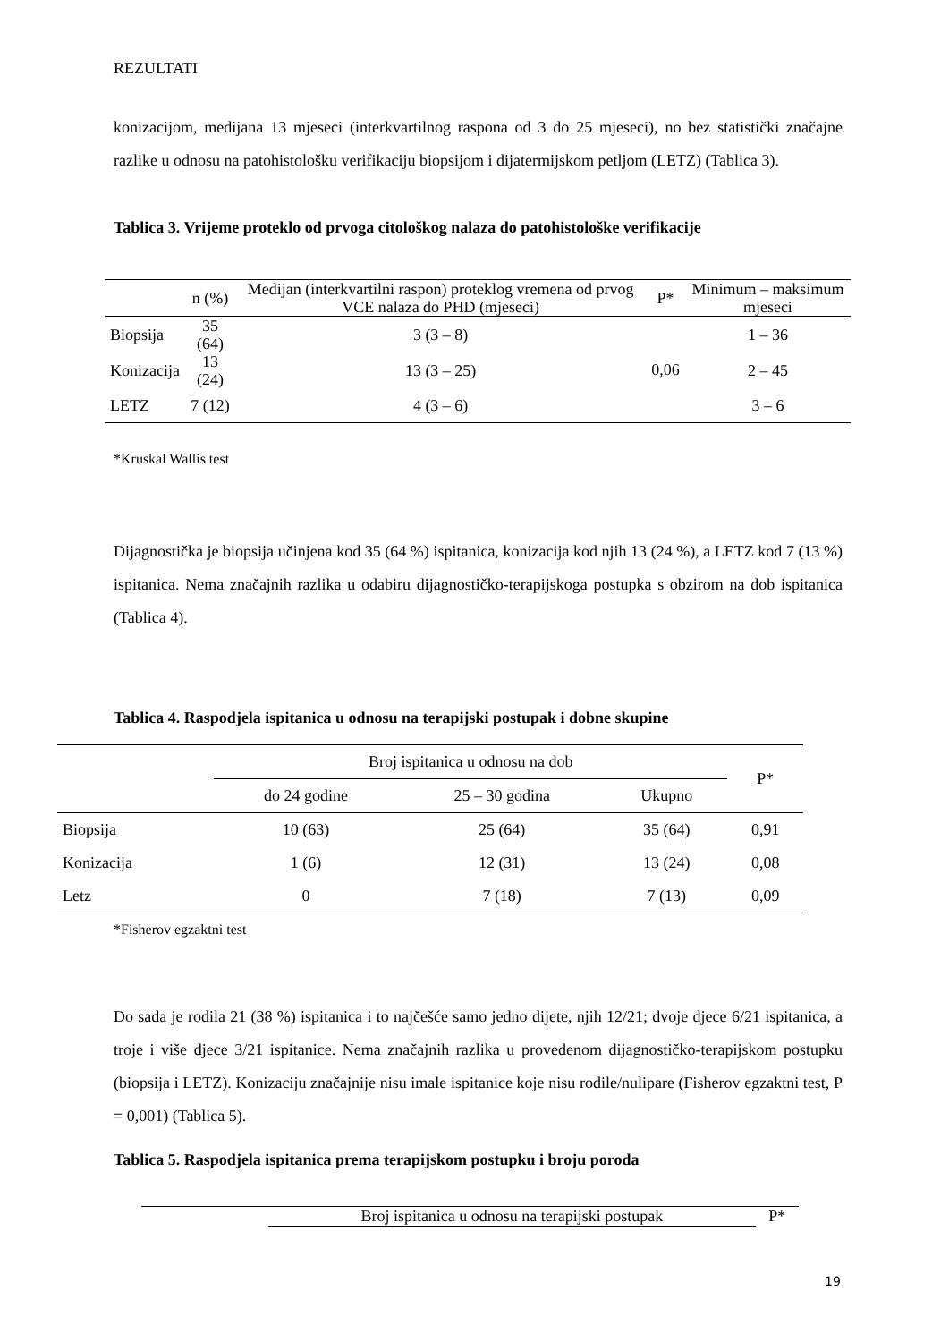REZULTATI
konizacijom, medijana 13 mjeseci (interkvartilnog raspona od 3 do 25 mjeseci), no bez statistički značajne razlike u odnosu na patohistološku verifikaciju biopsijom i dijatermijskom petljom (LETZ) (Tablica 3).
Tablica 3. Vrijeme proteklo od prvoga citološkog nalaza do patohistološke verifikacije
| | n (%) | Medijan (interkvartilni raspon) proteklog vremena od prvog VCE nalaza do PHD (mjeseci) | P* | Minimum – maksimum mjeseci |
| --- | --- | --- | --- | --- |
| Biopsija | 35 (64) | 3 (3 – 8) | 0,06 | 1 – 36 |
| Konizacija | 13 (24) | 13 (3 – 25) | | 2 – 45 |
| LETZ | 7 (12) | 4 (3 – 6) | | 3 – 6 |
*Kruskal Wallis test
Dijagnostička je biopsija učinjena kod 35 (64 %) ispitanica, konizacija kod njih 13 (24 %), a LETZ kod 7 (13 %) ispitanica. Nema značajnih razlika u odabiru dijagnostičko-terapijskoga postupka s obzirom na dob ispitanica (Tablica 4).
Tablica 4. Raspodjela ispitanica u odnosu na terapijski postupak i dobne skupine
| | Broj ispitanica u odnosu na dob | | | P* |
| --- | --- | --- | --- | --- |
| | do 24 godine | 25 – 30 godina | Ukupno | |
| Biopsija | 10 (63) | 25 (64) | 35 (64) | 0,91 |
| Konizacija | 1 (6) | 12 (31) | 13 (24) | 0,08 |
| Letz | 0 | 7 (18) | 7 (13) | 0,09 |
*Fisherov egzaktni test
Do sada je rodila 21 (38 %) ispitanica i to najčešće samo jedno dijete, njih 12/21; dvoje djece 6/21 ispitanica, a troje i više djece 3/21 ispitanice. Nema značajnih razlika u provedenom dijagnostičko-terapijskom postupku (biopsija i LETZ). Konizaciju značajnije nisu imale ispitanice koje nisu rodile/nulipare (Fisherov egzaktni test, P = 0,001) (Tablica 5).
Tablica 5. Raspodjela ispitanica prema terapijskom postupku i broju poroda
| | Broj ispitanica u odnosu na terapijski postupak | P* |
| --- | --- | --- |
19